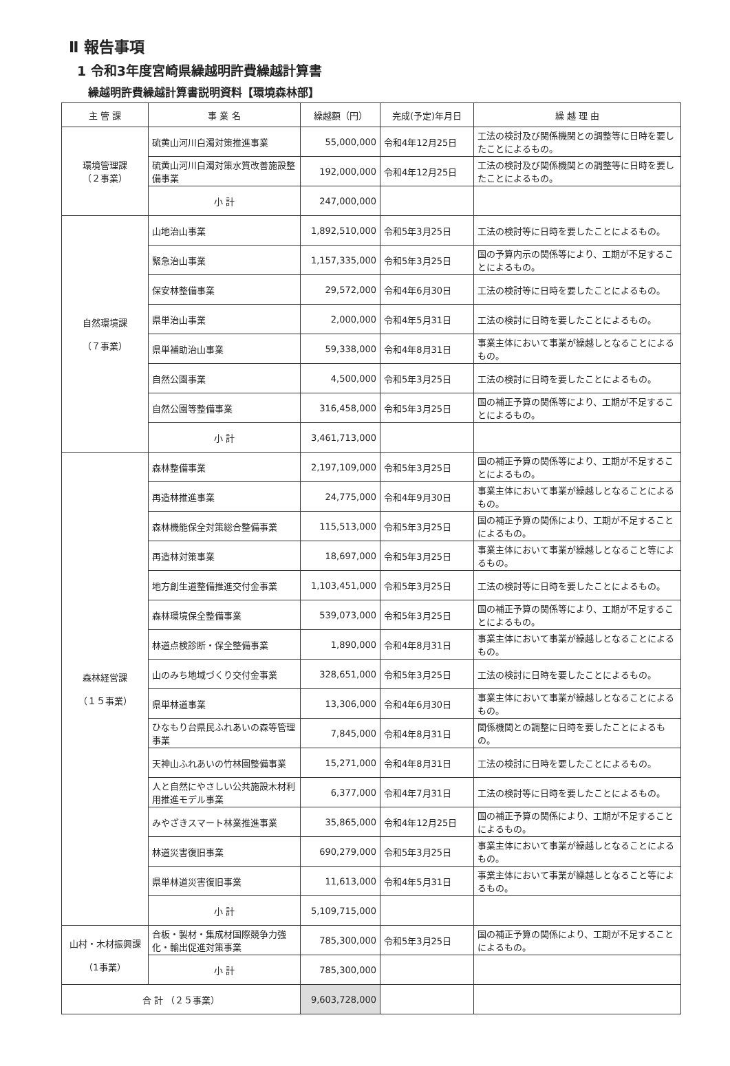Ⅱ 報告事項
1 令和3年度宮崎県繰越明許費繰越計算書
繰越明許費繰越計算書説明資料【環境森林部】
| 主 管 課 | 事 業 名 | 繰越額（円） | 完成(予定)年月日 | 繰 越 理 由 |
| --- | --- | --- | --- | --- |
| 環境管理課 （２事業） | 硫黄山河川白濁対策推進事業 | 55,000,000 | 令和4年12月25日 | 工法の検討及び関係機関との調整等に日時を要したことによるもの。 |
| | 硫黄山河川白濁対策水質改善施設整備事業 | 192,000,000 | 令和4年12月25日 | 工法の検討及び関係機関との調整等に日時を要したことによるもの。 |
| | 小 計 | 247,000,000 | | |
| 自然環境課 （７事業） | 山地治山事業 | 1,892,510,000 | 令和5年3月25日 | 工法の検討等に日時を要したことによるもの。 |
| | 緊急治山事業 | 1,157,335,000 | 令和5年3月25日 | 国の予算内示の関係等により、工期が不足することによるもの。 |
| | 保安林整備事業 | 29,572,000 | 令和4年6月30日 | 工法の検討等に日時を要したことによるもの。 |
| | 県単治山事業 | 2,000,000 | 令和4年5月31日 | 工法の検討に日時を要したことによるもの。 |
| | 県単補助治山事業 | 59,338,000 | 令和4年8月31日 | 事業主体において事業が繰越しとなることによるもの。 |
| | 自然公園事業 | 4,500,000 | 令和5年3月25日 | 工法の検討に日時を要したことによるもの。 |
| | 自然公園等整備事業 | 316,458,000 | 令和5年3月25日 | 国の補正予算の関係等により、工期が不足することによるもの。 |
| | 小 計 | 3,461,713,000 | | |
| 森林経営課 （１５事業） | 森林整備事業 | 2,197,109,000 | 令和5年3月25日 | 国の補正予算の関係等により、工期が不足することによるもの。 |
| | 再造林推進事業 | 24,775,000 | 令和4年9月30日 | 事業主体において事業が繰越しとなることによるもの。 |
| | 森林機能保全対策総合整備事業 | 115,513,000 | 令和5年3月25日 | 国の補正予算の関係により、工期が不足することによるもの。 |
| | 再造林対策事業 | 18,697,000 | 令和5年3月25日 | 事業主体において事業が繰越しとなること等によるもの。 |
| | 地方創生道整備推進交付金事業 | 1,103,451,000 | 令和5年3月25日 | 工法の検討等に日時を要したことによるもの。 |
| | 森林環境保全整備事業 | 539,073,000 | 令和5年3月25日 | 国の補正予算の関係等により、工期が不足することによるもの。 |
| | 林道点検診断・保全整備事業 | 1,890,000 | 令和4年8月31日 | 事業主体において事業が繰越しとなることによるもの。 |
| | 山のみち地域づくり交付金事業 | 328,651,000 | 令和5年3月25日 | 工法の検討に日時を要したことによるもの。 |
| | 県単林道事業 | 13,306,000 | 令和4年6月30日 | 事業主体において事業が繰越しとなることによるもの。 |
| | ひなもり台県民ふれあいの森等管理事業 | 7,845,000 | 令和4年8月31日 | 関係機関との調整に日時を要したことによるもの。 |
| | 天神山ふれあいの竹林園整備事業 | 15,271,000 | 令和4年8月31日 | 工法の検討に日時を要したことによるもの。 |
| | 人と自然にやさしい公共施設木材利用推進モデル事業 | 6,377,000 | 令和4年7月31日 | 工法の検討等に日時を要したことによるもの。 |
| | みやざきスマート林業推進事業 | 35,865,000 | 令和4年12月25日 | 国の補正予算の関係により、工期が不足することによるもの。 |
| | 林道災害復旧事業 | 690,279,000 | 令和5年3月25日 | 事業主体において事業が繰越しとなることによるもの。 |
| | 県単林道災害復旧事業 | 11,613,000 | 令和4年5月31日 | 事業主体において事業が繰越しとなること等によるもの。 |
| | 小 計 | 5,109,715,000 | | |
| 山村・木材振興課 （1事業） | 合板・製材・集成材国際競争力強化・輸出促進対策事業 | 785,300,000 | 令和5年3月25日 | 国の補正予算の関係により、工期が不足することによるもの。 |
| | 小 計 | 785,300,000 | | |
| 合 計 （２５事業） | | 9,603,728,000 | | |